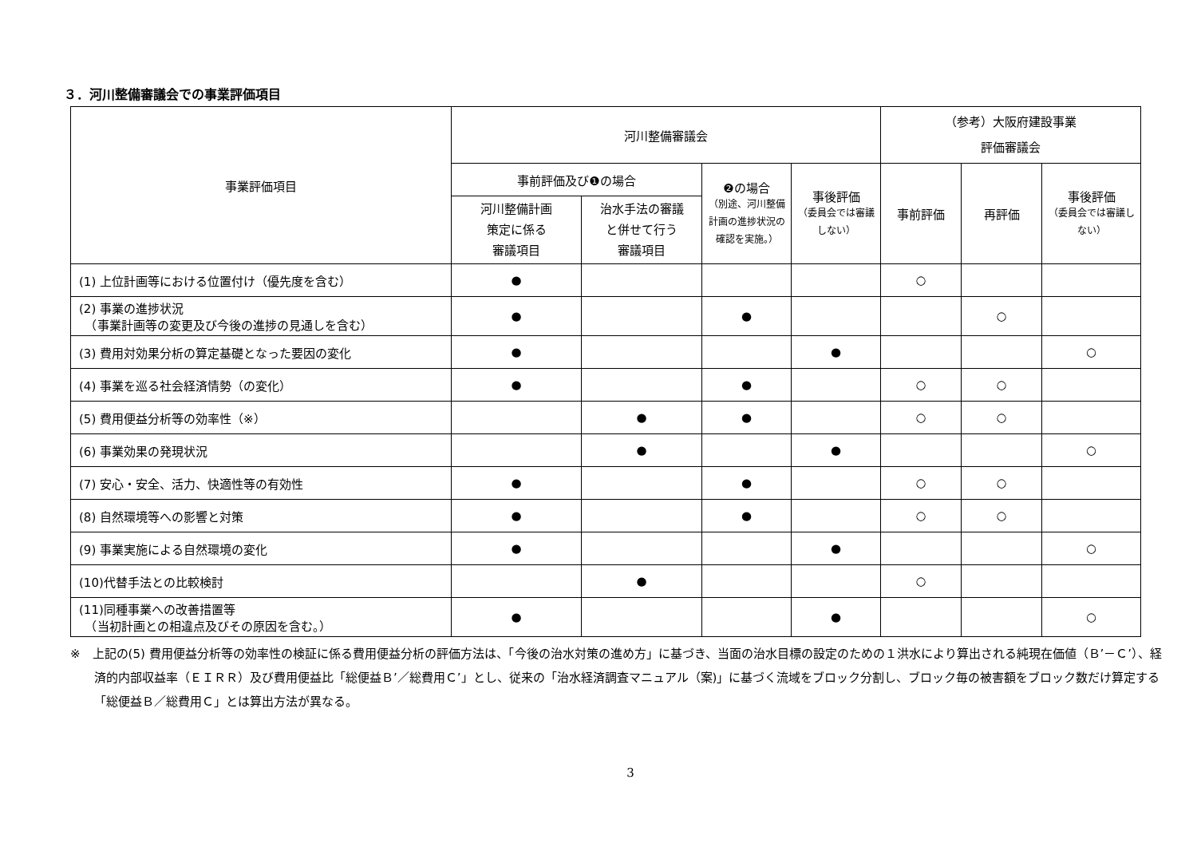３．河川整備審議会での事業評価項目
| 事業評価項目 | 河川整備審議会 | | | | （参考）大阪府建設事業 評価審議会 | | |
| --- | --- | --- | --- | --- | --- | --- | --- |
| | 事前評価及び❶の場合 | | ❷の場合 （別途、河川整備計画の進捗状況の確認を実施。） | 事後評価 （委員会では審議しない） | 事前評価 | 再評価 | 事後評価 （委員会では審議しない） |
| | 河川整備計画 策定に係る 審議項目 | 治水手法の審議 と併せて行う 審議項目 | | | | | |
| (1) 上位計画等における位置付け（優先度を含む） | ● | | | | ○ | | |
| (2) 事業の進捗状況 （事業計画等の変更及び今後の進捗の見通しを含む） | ● | | ● | | | ○ | |
| (3) 費用対効果分析の算定基礎となった要因の変化 | ● | | | ● | | | ○ |
| (4) 事業を巡る社会経済情勢（の変化） | ● | | ● | | ○ | ○ | |
| (5) 費用便益分析等の効率性（※） | | ● | ● | | ○ | ○ | |
| (6) 事業効果の発現状況 | | ● | | ● | | | ○ |
| (7) 安心・安全、活力、快適性等の有効性 | ● | | ● | | ○ | ○ | |
| (8) 自然環境等への影響と対策 | ● | | ● | | ○ | ○ | |
| (9) 事業実施による自然環境の変化 | ● | | | ● | | | ○ |
| (10)代替手法との比較検討 | | ● | | | ○ | | |
| (11)同種事業への改善措置等 （当初計画との相違点及びその原因を含む。） | ● | | | ● | | | ○ |
※　上記の(5) 費用便益分析等の効率性の検証に係る費用便益分析の評価方法は、「今後の治水対策の進め方」に基づき、当面の治水目標の設定のための１洪水により算出される純現在価値（Ｂ’－Ｃ’）、経済的内部収益率（ＥＩＲＲ）及び費用便益比「総便益Ｂ’／総費用Ｃ’」とし、従来の「治水経済調査マニュアル（案)」に基づく流域をブロック分割し、ブロック毎の被害額をブロック数だけ算定する「総便益Ｂ／総費用Ｃ」とは算出方法が異なる。
3